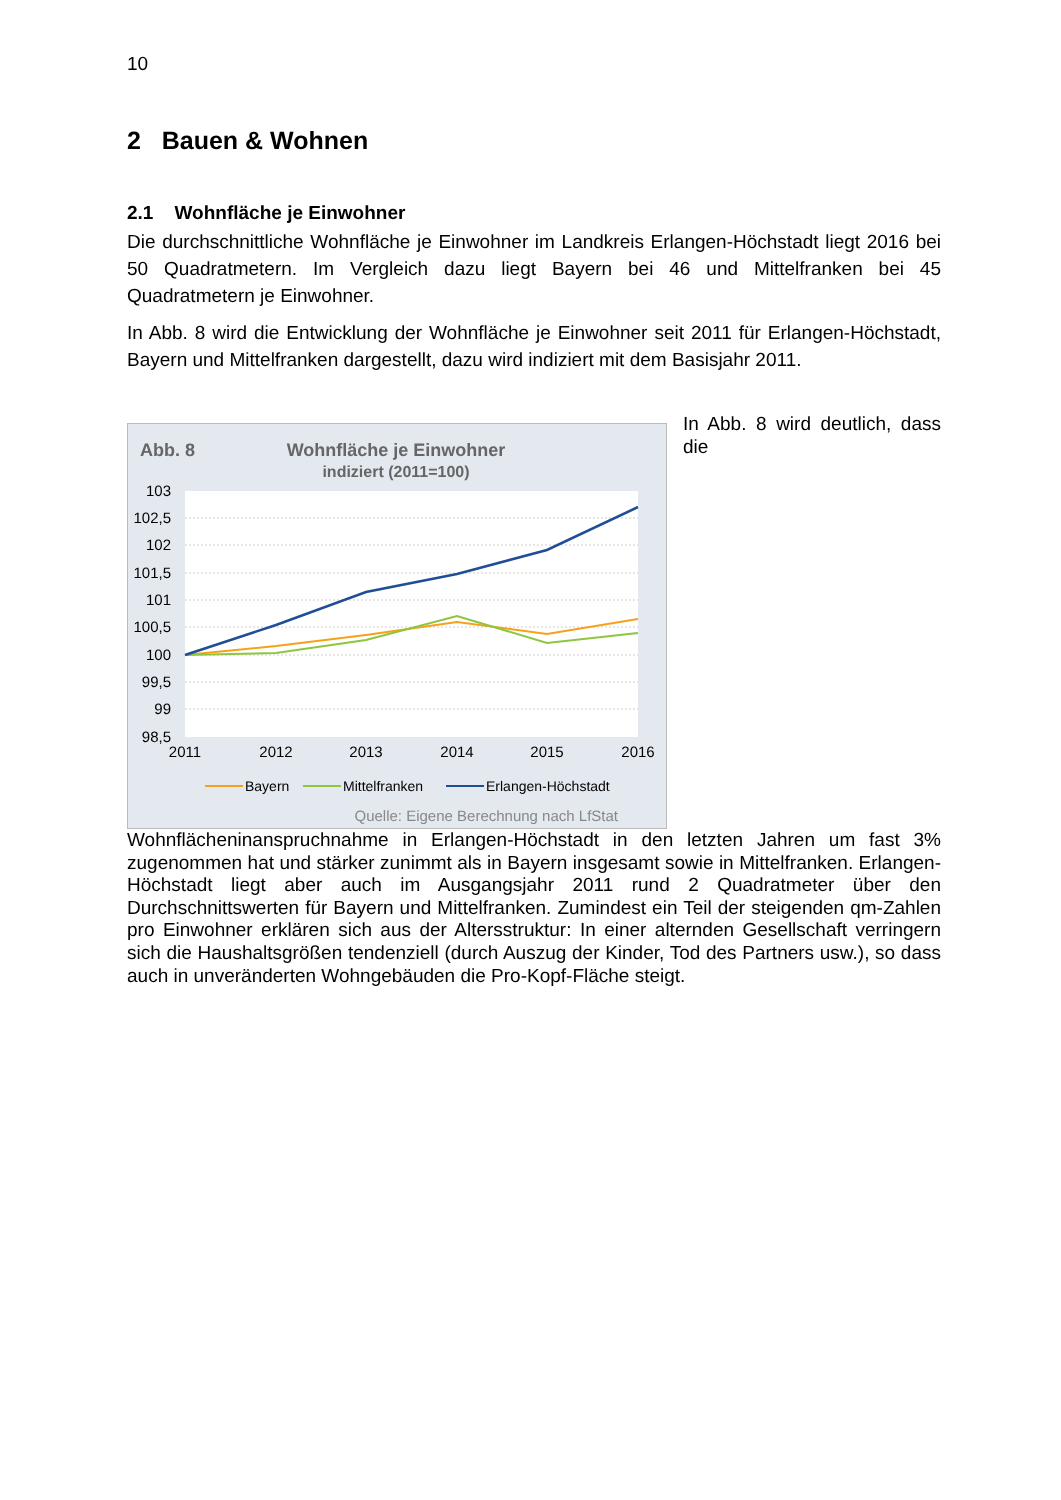10
2 Bauen & Wohnen
2.1 Wohnfläche je Einwohner
Die durchschnittliche Wohnfläche je Einwohner im Landkreis Erlangen-Höchstadt liegt 2016 bei 50 Quadratmetern. Im Vergleich dazu liegt Bayern bei 46 und Mittelfranken bei 45 Quadratmetern je Einwohner.
In Abb. 8 wird die Entwicklung der Wohnfläche je Einwohner seit 2011 für Erlangen-Höchstadt, Bayern und Mittelfranken dargestellt, dazu wird indiziert mit dem Basisjahr 2011.
Abb. 8
Wohnfläche je Einwohner
indiziert (2011=100)
103
102,5
102
101,5
101
100,5
100
99,5
99
98,5
2011
2012
2013
2014
2015
2016
Bayern
Mittelfranken
Erlangen-Höchstadt
Quelle: Eigene Berechnung nach LfStat
In Abb. 8 wird deutlich, dass die Wohnflächeninanspruchnahme in Erlangen-Höchstadt in den letzten Jahren um fast 3% zugenommen hat und stärker zunimmt als in Bayern insgesamt sowie in Mittelfranken. Erlangen-Höchstadt liegt aber auch im Ausgangsjahr 2011 rund 2 Quadratmeter über den Durchschnittswerten für Bayern und Mittelfranken. Zumindest ein Teil der steigenden qm-Zahlen pro Einwohner erklären sich aus der Altersstruktur: In einer alternden Gesellschaft verringern sich die Haushaltsgrößen tendenziell (durch Auszug der Kinder, Tod des Partners usw.), so dass auch in unveränderten Wohngebäuden die Pro-Kopf-Fläche steigt.